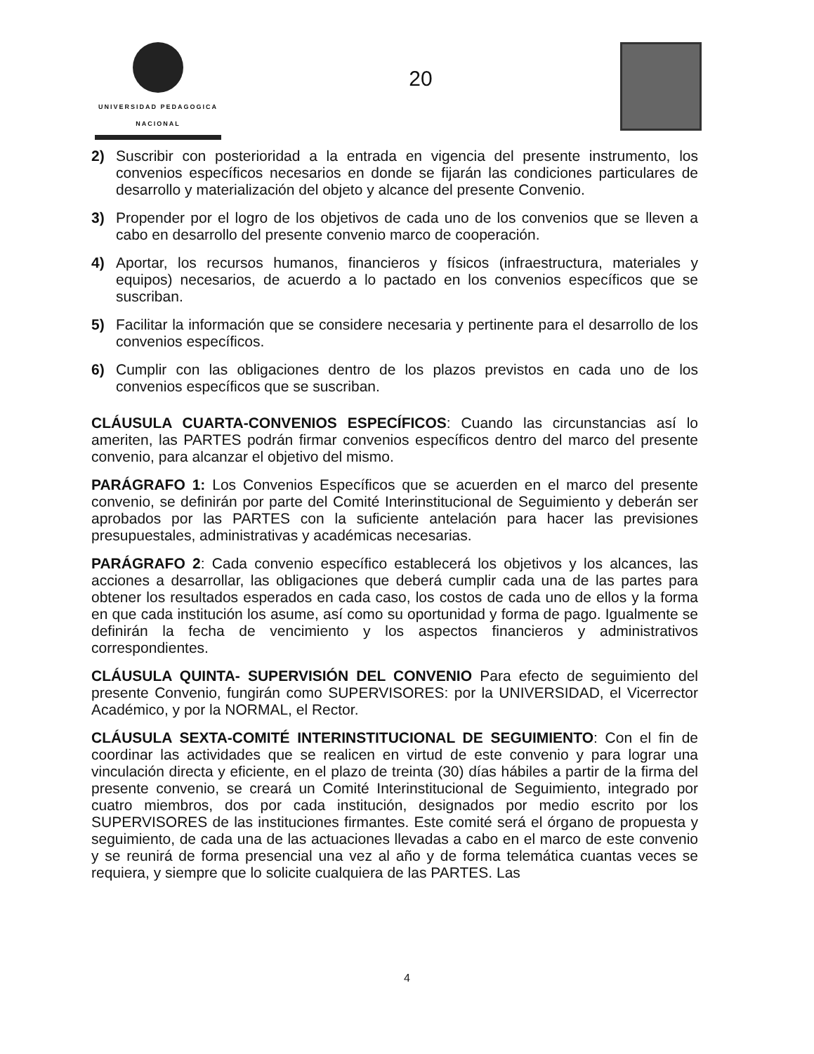UNIVERSIDAD PEDAGOGICA
NACIONAL
20
2) Suscribir con posterioridad a la entrada en vigencia del presente instrumento, los convenios específicos necesarios en donde se fijarán las condiciones particulares de desarrollo y materialización del objeto y alcance del presente Convenio.
3) Propender por el logro de los objetivos de cada uno de los convenios que se lleven a cabo en desarrollo del presente convenio marco de cooperación.
4) Aportar, los recursos humanos, financieros y físicos (infraestructura, materiales y equipos) necesarios, de acuerdo a lo pactado en los convenios específicos que se suscriban.
5) Facilitar la información que se considere necesaria y pertinente para el desarrollo de los convenios específicos.
6) Cumplir con las obligaciones dentro de los plazos previstos en cada uno de los convenios específicos que se suscriban.
CLÁUSULA CUARTA-CONVENIOS ESPECÍFICOS: Cuando las circunstancias así lo ameriten, las PARTES podrán firmar convenios específicos dentro del marco del presente convenio, para alcanzar el objetivo del mismo.
PARÁGRAFO 1: Los Convenios Específicos que se acuerden en el marco del presente convenio, se definirán por parte del Comité Interinstitucional de Seguimiento y deberán ser aprobados por las PARTES con la suficiente antelación para hacer las previsiones presupuestales, administrativas y académicas necesarias.
PARÁGRAFO 2: Cada convenio específico establecerá los objetivos y los alcances, las acciones a desarrollar, las obligaciones que deberá cumplir cada una de las partes para obtener los resultados esperados en cada caso, los costos de cada uno de ellos y la forma en que cada institución los asume, así como su oportunidad y forma de pago. Igualmente se definirán la fecha de vencimiento y los aspectos financieros y administrativos correspondientes.
CLÁUSULA QUINTA- SUPERVISIÓN DEL CONVENIO Para efecto de seguimiento del presente Convenio, fungirán como SUPERVISORES: por la UNIVERSIDAD, el Vicerrector Académico, y por la NORMAL, el Rector.
CLÁUSULA SEXTA-COMITÉ INTERINSTITUCIONAL DE SEGUIMIENTO: Con el fin de coordinar las actividades que se realicen en virtud de este convenio y para lograr una vinculación directa y eficiente, en el plazo de treinta (30) días hábiles a partir de la firma del presente convenio, se creará un Comité Interinstitucional de Seguimiento, integrado por cuatro miembros, dos por cada institución, designados por medio escrito por los SUPERVISORES de las instituciones firmantes. Este comité será el órgano de propuesta y seguimiento, de cada una de las actuaciones llevadas a cabo en el marco de este convenio y se reunirá de forma presencial una vez al año y de forma telemática cuantas veces se requiera, y siempre que lo solicite cualquiera de las PARTES. Las
4